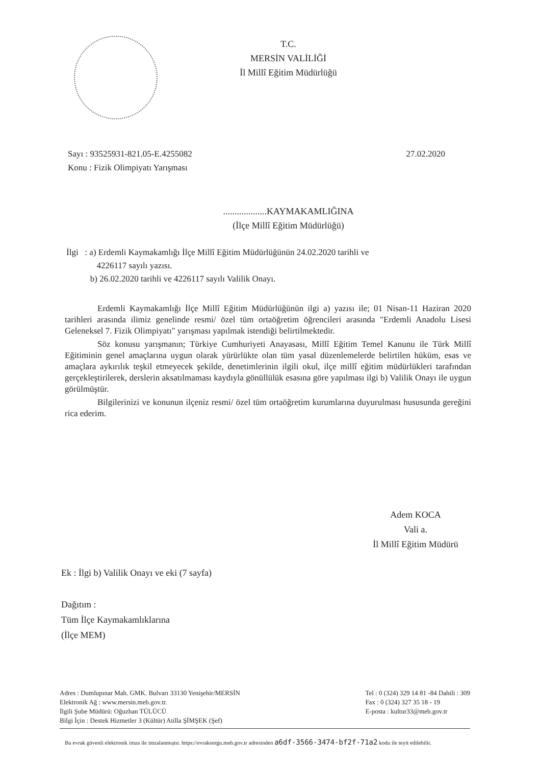T.C.
MERSİN VALİLİĞİ
İl Millî Eğitim Müdürlüğü
27.02.2020 Sayı : 93525931-821.05-E.4255082
Konu : Fizik Olimpiyatı Yarışması
...................KAYMAKAMLIĞINA
(İlçe Millî Eğitim Müdürlüğü)
İlgi : a) Erdemli Kaymakamlığı İlçe Millî Eğitim Müdürlüğünün 24.02.2020 tarihli ve
4226117 sayılı yazısı.
b) 26.02.2020 tarihli ve 4226117 sayılı Valilik Onayı.
Erdemli Kaymakamlığı İlçe Millî Eğitim Müdürlüğünün ilgi a) yazısı ile; 01 Nisan-11 Haziran 2020 tarihleri arasında ilimiz genelinde resmi/ özel tüm ortaöğretim öğrencileri arasında "Erdemli Anadolu Lisesi Geleneksel 7. Fizik Olimpiyatı" yarışması yapılmak istendiği belirtilmektedir.
Söz konusu yarışmanın; Türkiye Cumhuriyeti Anayasası, Millî Eğitim Temel Kanunu ile Türk Millî Eğitiminin genel amaçlarına uygun olarak yürürlükte olan tüm yasal düzenlemelerde belirtilen hüküm, esas ve amaçlara aykırılık teşkil etmeyecek şekilde, denetimlerinin ilgili okul, ilçe millî eğitim müdürlükleri tarafından gerçekleştirilerek, derslerin aksatılmaması kaydıyla gönüllülük esasına göre yapılması ilgi b) Valilik Onayı ile uygun görülmüştür.
Bilgilerinizi ve konunun ilçeniz resmi/ özel tüm ortaöğretim kurumlarına duyurulması hususunda gereğini rica ederim.
Adem KOCA
Vali a.
İl Millî Eğitim Müdürü
Ek : İlgi b) Valilik Onayı ve eki (7 sayfa)
Dağıtım :
Tüm İlçe Kaymakamlıklarına
(İlçe MEM)
Adres : Dumlupınar Mah. GMK. Bulvarı 33130 Yenişehir/MERSİN
Elektronik Ağ : www.mersin.meb.gov.tr.
İlgili Şube Müdürü: Oğuzhan TÜLÜCÜ
Bilgi İçin : Destek Hizmetler 3 (Kültür) Atilla ŞİMŞEK (Şef)
Tel : 0 (324) 329 14 81 -84 Dahili : 309
Fax : 0 (324) 327 35 18 - 19
E-posta : kultur33@meb.gov.tr
Bu evrak güvenli elektronik imza ile imzalanmıştır. https://evraksorgu.meb.gov.tr adresinden a6df-3566-3474-bf2f-71a2 kodu ile teyit edilebilir.